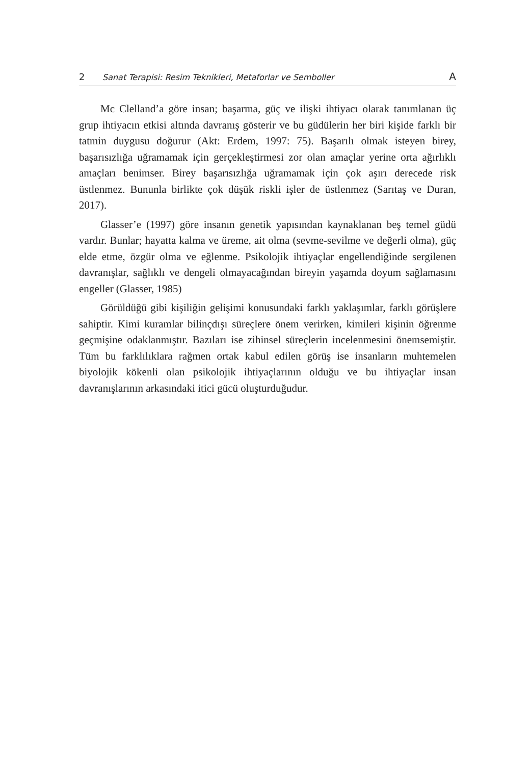2 Sanat Terapisi: Resim Teknikleri, Metaforlar ve Semboller A
Mc Clelland’a göre insan; başarma, güç ve ilişki ihtiyacı olarak tanımlanan üç grup ihtiyacın etkisi altında davranış gösterir ve bu güdülerin her biri kişide farklı bir tatmin duygusu doğurur (Akt: Erdem, 1997: 75). Başarılı olmak isteyen birey, başarısızlığa uğramamak için gerçekleştirmesi zor olan amaçlar yerine orta ağırlıklı amaçları benimser. Birey başarısızlığa uğramamak için çok aşırı derecede risk üstlenmez. Bununla birlikte çok düşük riskli işler de üstlenmez (Sarıtaş ve Duran, 2017).
Glasser’e (1997) göre insanın genetik yapısından kaynaklanan beş temel güdü vardır. Bunlar; hayatta kalma ve üreme, ait olma (sevme-sevilme ve değerli olma), güç elde etme, özgür olma ve eğlenme. Psikolojik ihtiyaçlar engellendiğinde sergilenen davranışlar, sağlıklı ve dengeli olmayacağından bireyin yaşamda doyum sağlamasını engeller (Glasser, 1985)
Görüldüğü gibi kişiliğin gelişimi konusundaki farklı yaklaşımlar, farklı görüşlere sahiptir. Kimi kuramlar bilinçdışı süreçlere önem verirken, kimileri kişinin öğrenme geçmişine odaklanmıştır. Bazıları ise zihinsel süreçlerin incelenmesini önemsemiştir. Tüm bu farklılıklara rağmen ortak kabul edilen görüş ise insanların muhtemelen biyolojik kökenli olan psikolojik ihtiyaçlarının olduğu ve bu ihtiyaçlar insan davranışlarının arkasındaki itici gücü oluşturduğudur.